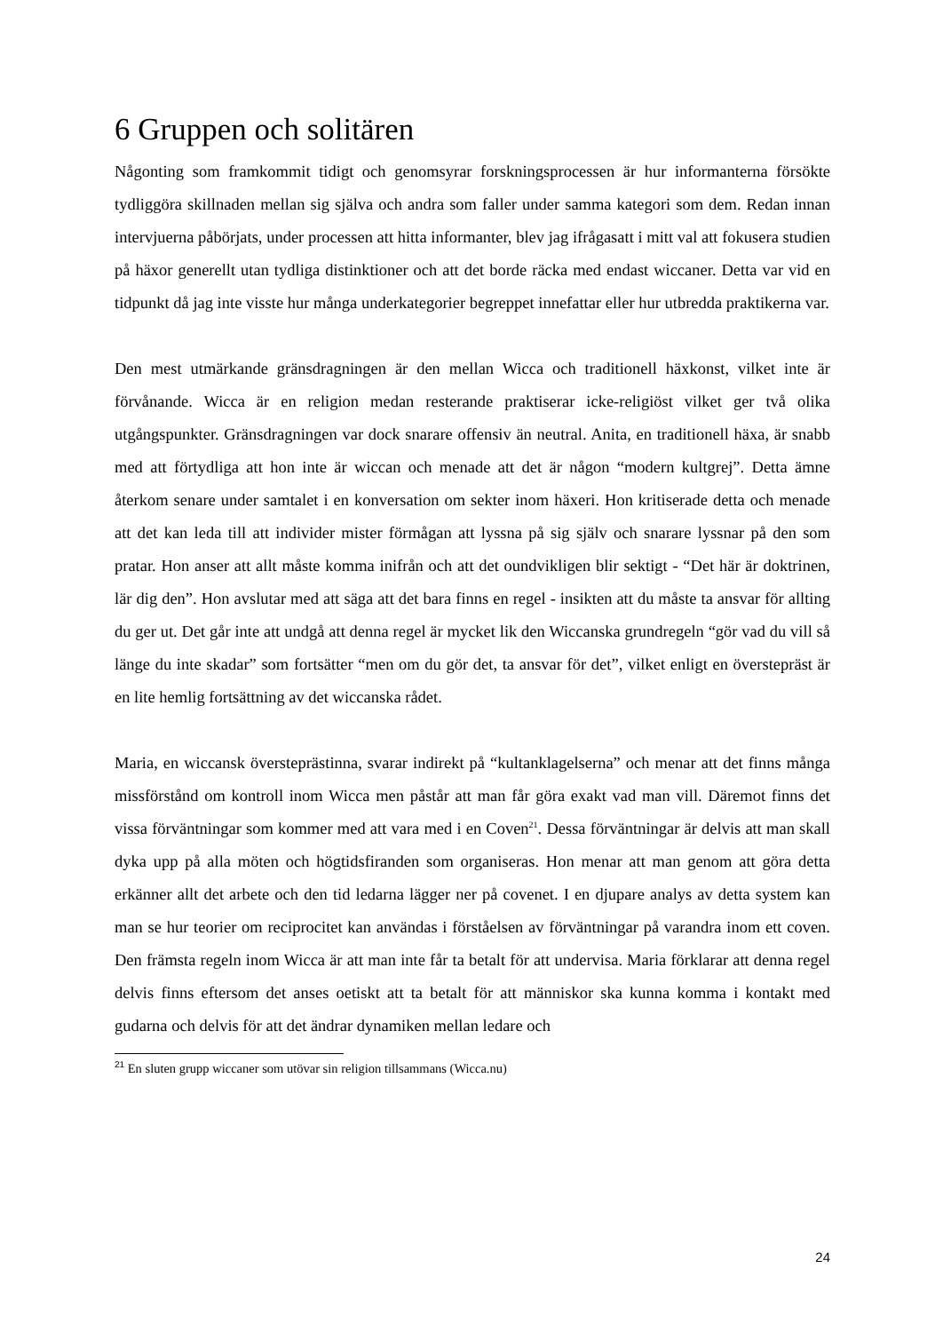6 Gruppen och solitären
Någonting som framkommit tidigt och genomsyrar forskningsprocessen är hur informanterna försökte tydliggöra skillnaden mellan sig själva och andra som faller under samma kategori som dem. Redan innan intervjuerna påbörjats, under processen att hitta informanter, blev jag ifrågasatt i mitt val att fokusera studien på häxor generellt utan tydliga distinktioner och att det borde räcka med endast wiccaner. Detta var vid en tidpunkt då jag inte visste hur många underkategorier begreppet innefattar eller hur utbredda praktikerna var.
Den mest utmärkande gränsdragningen är den mellan Wicca och traditionell häxkonst, vilket inte är förvånande. Wicca är en religion medan resterande praktiserar icke-religiöst vilket ger två olika utgångspunkter. Gränsdragningen var dock snarare offensiv än neutral. Anita, en traditionell häxa, är snabb med att förtydliga att hon inte är wiccan och menade att det är någon “modern kultgrej”. Detta ämne återkom senare under samtalet i en konversation om sekter inom häxeri. Hon kritiserade detta och menade att det kan leda till att individer mister förmågan att lyssna på sig själv och snarare lyssnar på den som pratar. Hon anser att allt måste komma inifrån och att det oundvikligen blir sektigt - “Det här är doktrinen, lär dig den”. Hon avslutar med att säga att det bara finns en regel - insikten att du måste ta ansvar för allting du ger ut. Det går inte att undgå att denna regel är mycket lik den Wiccanska grundregeln “gör vad du vill så länge du inte skadar” som fortsätter “men om du gör det, ta ansvar för det”, vilket enligt en överstepräst är en lite hemlig fortsättning av det wiccanska rådet.
Maria, en wiccansk översteprästinna, svarar indirekt på “kultanklagelserna” och menar att det finns många missförstånd om kontroll inom Wicca men påstår att man får göra exakt vad man vill. Däremot finns det vissa förväntningar som kommer med att vara med i en Coven<sup>21</sup>. Dessa förväntningar är delvis att man skall dyka upp på alla möten och högtidsfiranden som organiseras. Hon menar att man genom att göra detta erkänner allt det arbete och den tid ledarna lägger ner på covenet. I en djupare analys av detta system kan man se hur teorier om reciprocitet kan användas i förståelsen av förväntningar på varandra inom ett coven. Den främsta regeln inom Wicca är att man inte får ta betalt för att undervisa. Maria förklarar att denna regel delvis finns eftersom det anses oetiskt att ta betalt för att människor ska kunna komma i kontakt med gudarna och delvis för att det ändrar dynamiken mellan ledare och
<sup>21</sup> En sluten grupp wiccaner som utövar sin religion tillsammans (Wicca.nu)
24